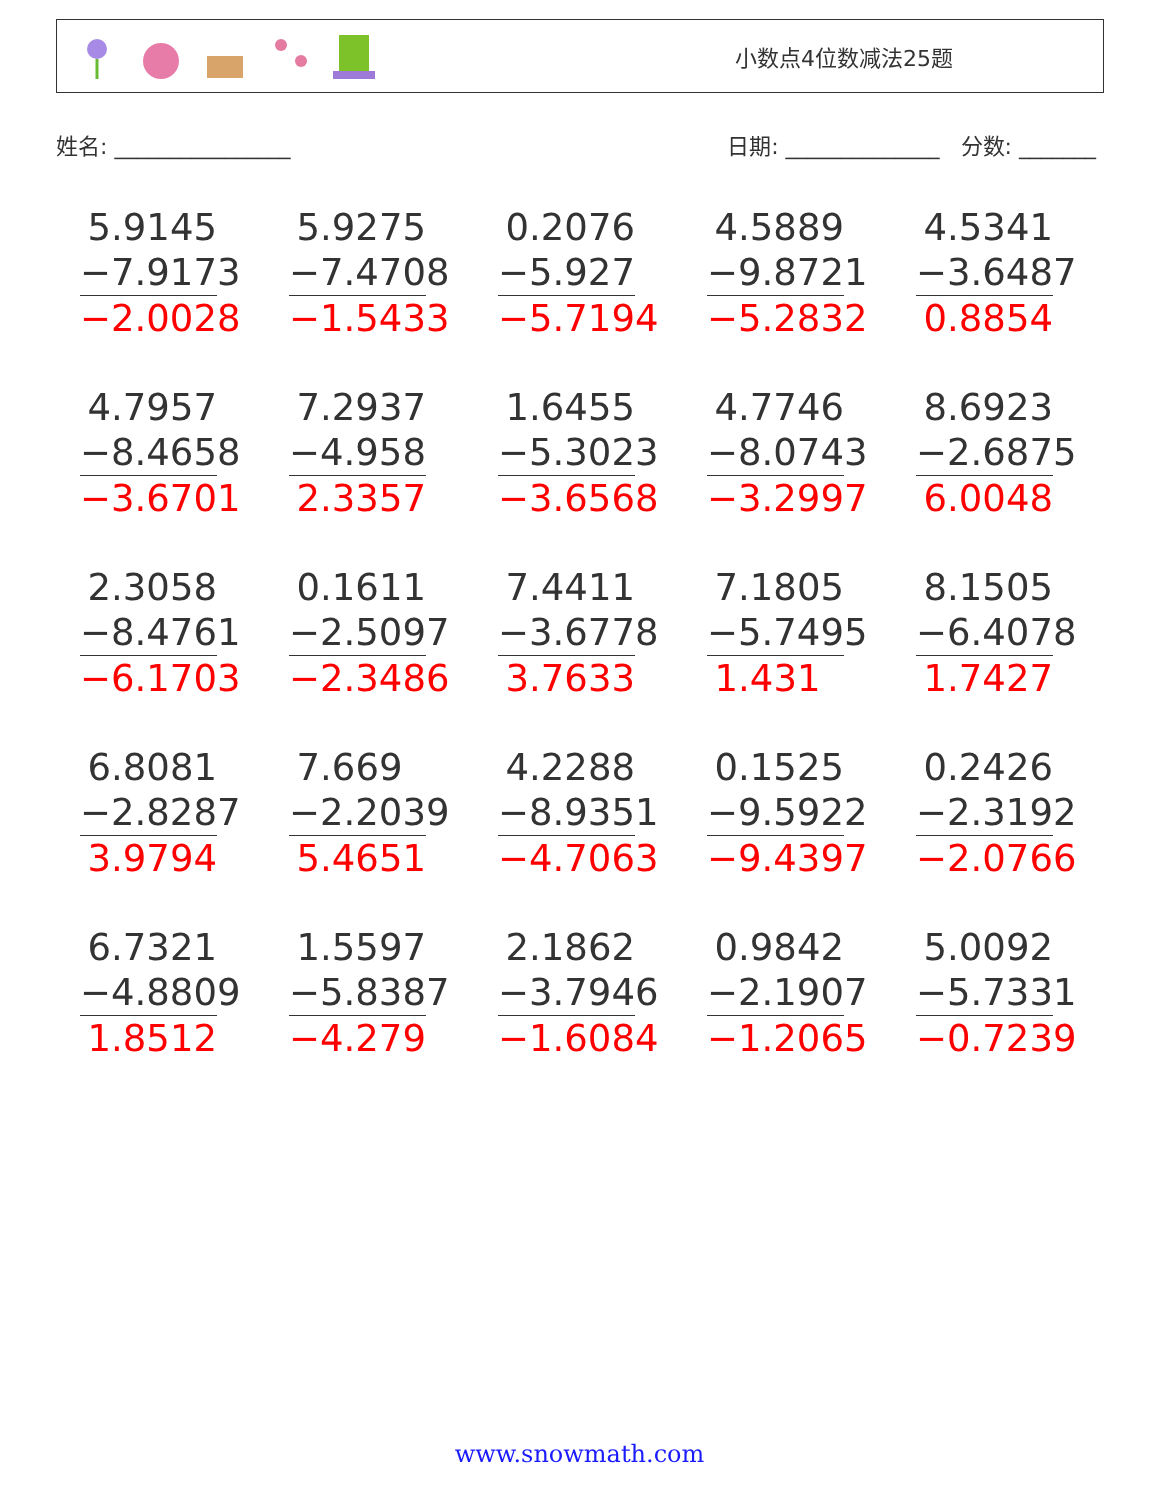小数点4位数减法25题
姓名: ________________ 日期: ______________ 分数: _______
5.9145
−7.9173
−2.0028
5.9275
−7.4708
−1.5433
0.2076
−5.927
−5.7194
4.5889
−9.8721
−5.2832
4.5341
−3.6487
0.8854
4.7957
−8.4658
−3.6701
7.2937
−4.958
2.3357
1.6455
−5.3023
−3.6568
4.7746
−8.0743
−3.2997
8.6923
−2.6875
6.0048
2.3058
−8.4761
−6.1703
0.1611
−2.5097
−2.3486
7.4411
−3.6778
3.7633
7.1805
−5.7495
1.431
8.1505
−6.4078
1.7427
6.8081
−2.8287
3.9794
7.669
−2.2039
5.4651
4.2288
−8.9351
−4.7063
0.1525
−9.5922
−9.4397
0.2426
−2.3192
−2.0766
6.7321
−4.8809
1.8512
1.5597
−5.8387
−4.279
2.1862
−3.7946
−1.6084
0.9842
−2.1907
−1.2065
5.0092
−5.7331
−0.7239
www.snowmath.com